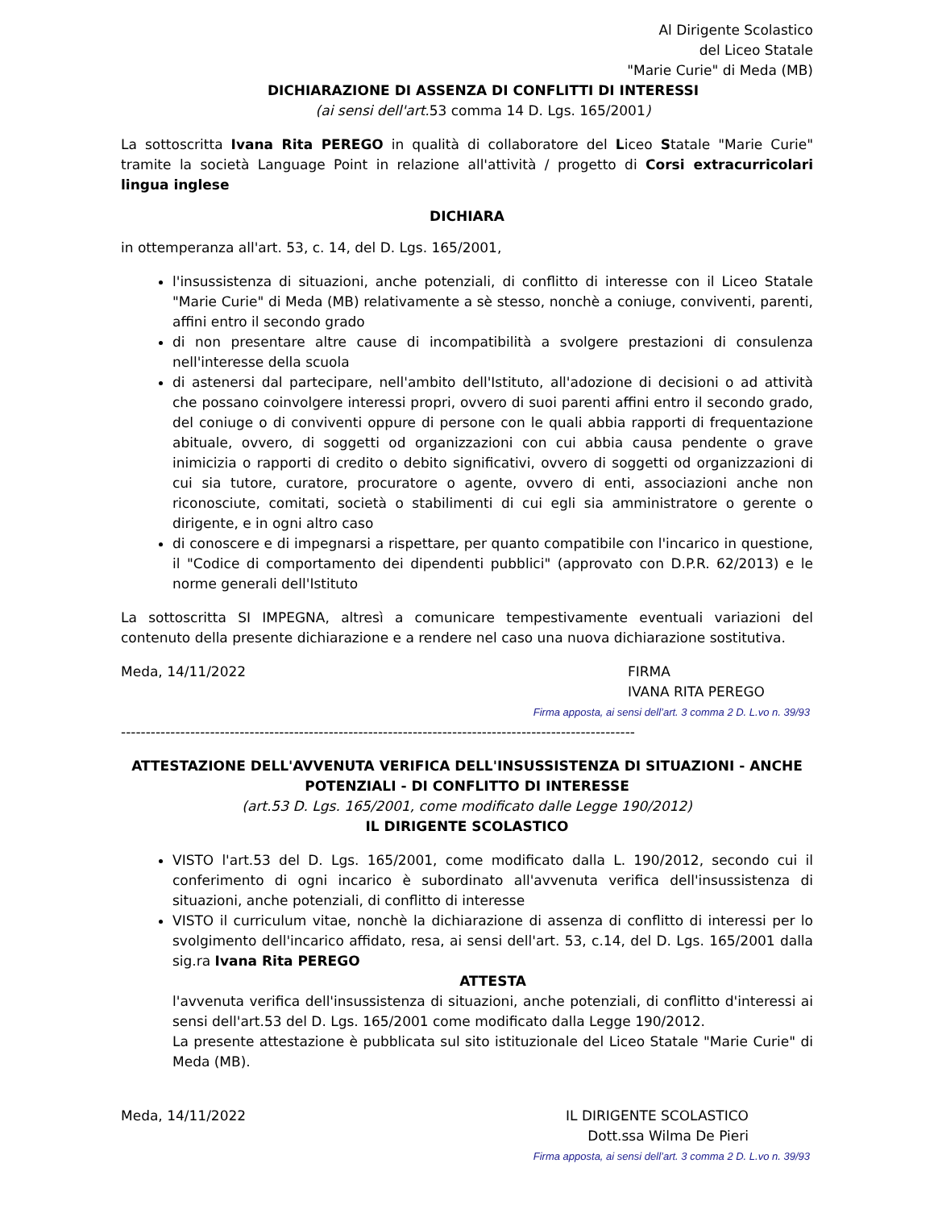Al Dirigente Scolastico
del Liceo Statale
"Marie Curie" di Meda (MB)
DICHIARAZIONE DI ASSENZA DI CONFLITTI DI INTERESSI
(ai sensi dell'art. 53 comma 14 D. Lgs. 165/2001)
La sottoscritta Ivana Rita PEREGO in qualità di collaboratore del Liceo Statale "Marie Curie" tramite la società Language Point in relazione all'attività / progetto di Corsi extracurricolari lingua inglese
DICHIARA
in ottemperanza all'art. 53, c. 14, del D. Lgs. 165/2001,
l'insussistenza di situazioni, anche potenziali, di conflitto di interesse con il Liceo Statale "Marie Curie" di Meda (MB) relativamente a sè stesso, nonchè a coniuge, conviventi, parenti, affini entro il secondo grado
di non presentare altre cause di incompatibilità a svolgere prestazioni di consulenza nell'interesse della scuola
di astenersi dal partecipare, nell'ambito dell'Istituto, all'adozione di decisioni o ad attività che possano coinvolgere interessi propri, ovvero di suoi parenti affini entro il secondo grado, del coniuge o di conviventi oppure di persone con le quali abbia rapporti di frequentazione abituale, ovvero, di soggetti od organizzazioni con cui abbia causa pendente o grave inimicizia o rapporti di credito o debito significativi, ovvero di soggetti od organizzazioni di cui sia tutore, curatore, procuratore o agente, ovvero di enti, associazioni anche non riconosciute, comitati, società o stabilimenti di cui egli sia amministratore o gerente o dirigente, e in ogni altro caso
di conoscere e di impegnarsi a rispettare, per quanto compatibile con l'incarico in questione, il "Codice di comportamento dei dipendenti pubblici" (approvato con D.P.R. 62/2013) e le norme generali dell'Istituto
La sottoscritta SI IMPEGNA, altresì a comunicare tempestivamente eventuali variazioni del contenuto della presente dichiarazione e a rendere nel caso una nuova dichiarazione sostitutiva.
Meda, 14/11/2022 FIRMA
IVANA RITA PEREGO
Firma apposta, ai sensi dell’art. 3 comma 2 D. L.vo n. 39/93
--------------------------------------------------------------------------------------------------------
ATTESTAZIONE DELL'AVVENUTA VERIFICA DELL'INSUSSISTENZA DI SITUAZIONI - ANCHE POTENZIALI - DI CONFLITTO DI INTERESSE
(art.53 D. Lgs. 165/2001, come modificato dalle Legge 190/2012)
IL DIRIGENTE SCOLASTICO
VISTO l'art.53 del D. Lgs. 165/2001, come modificato dalla L. 190/2012, secondo cui il conferimento di ogni incarico è subordinato all'avvenuta verifica dell'insussistenza di situazioni, anche potenziali, di conflitto di interesse
VISTO il curriculum vitae, nonchè la dichiarazione di assenza di conflitto di interessi per lo svolgimento dell'incarico affidato, resa, ai sensi dell'art. 53, c.14, del D. Lgs. 165/2001 dalla sig.ra Ivana Rita PEREGO
ATTESTA
l'avvenuta verifica dell'insussistenza di situazioni, anche potenziali, di conflitto d'interessi ai sensi dell'art.53 del D. Lgs. 165/2001 come modificato dalla Legge 190/2012.
La presente attestazione è pubblicata sul sito istituzionale del Liceo Statale "Marie Curie" di Meda (MB).
Meda, 14/11/2022 IL DIRIGENTE SCOLASTICO
Dott.ssa Wilma De Pieri
Firma apposta, ai sensi dell’art. 3 comma 2 D. L.vo n. 39/93